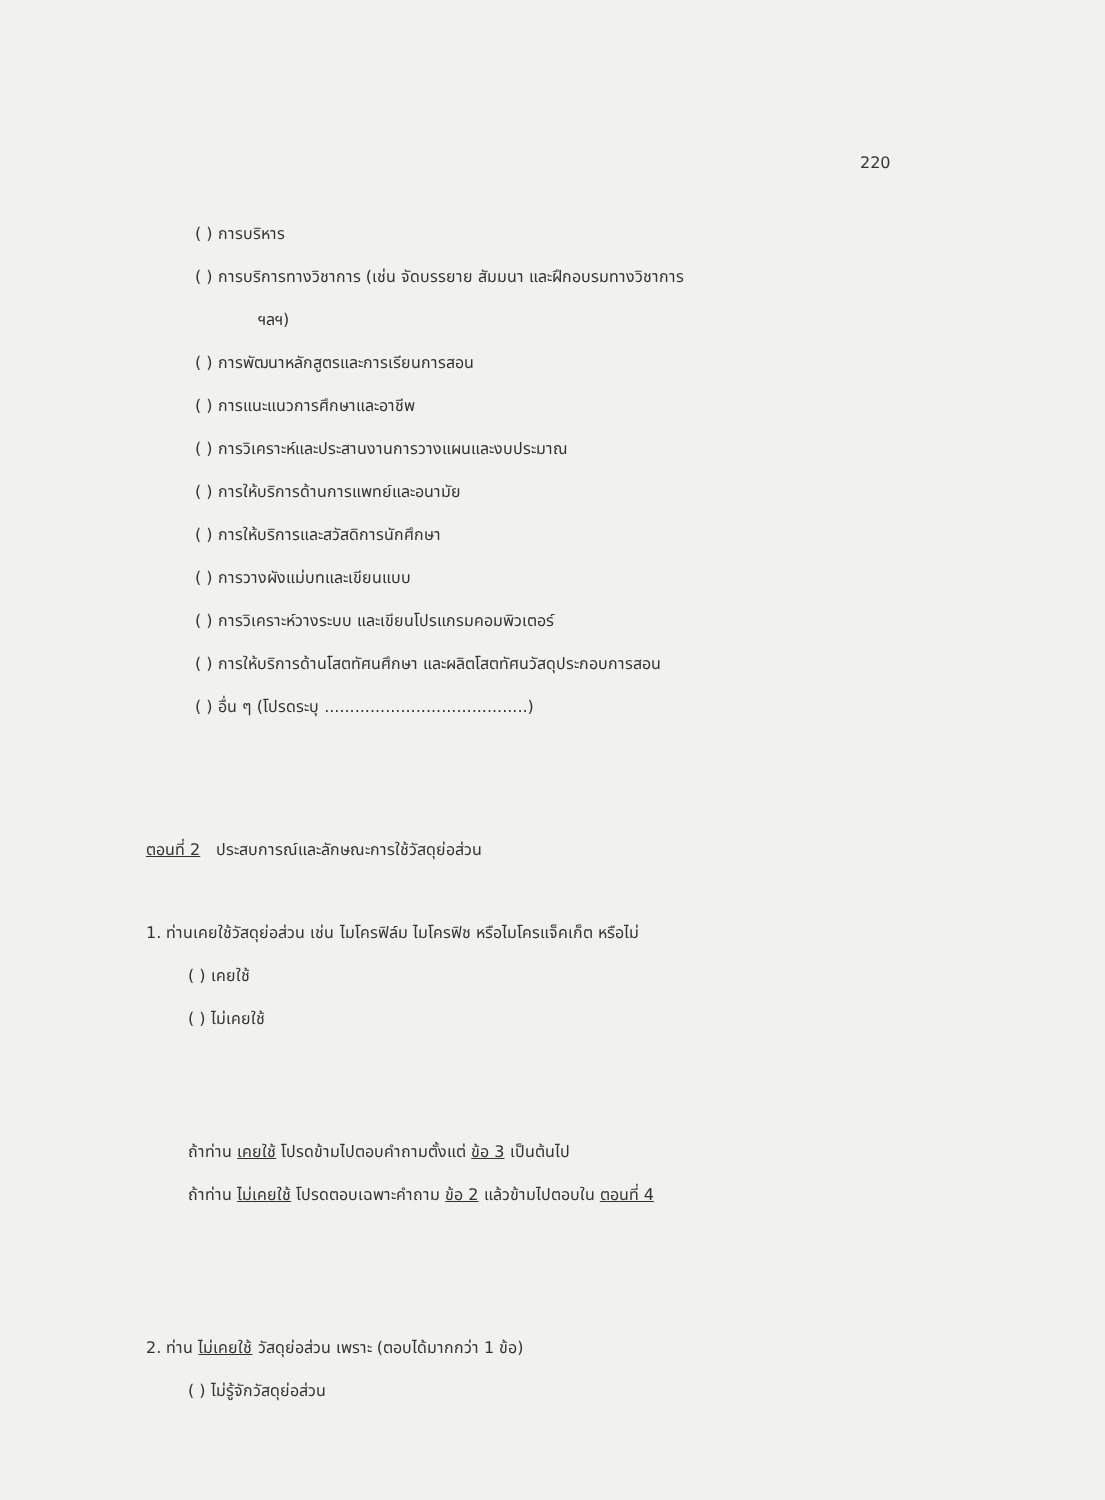220
( ) การบริหาร
( ) การบริการทางวิชาการ (เช่น จัดบรรยาย สัมมนา และฝึกอบรมทางวิชาการ
ฯลฯ)
( ) การพัฒนาหลักสูตรและการเรียนการสอน
( ) การแนะแนวการศึกษาและอาชีพ
( ) การวิเคราะห์และประสานงานการวางแผนและงบประมาณ
( ) การให้บริการด้านการแพทย์และอนามัย
( ) การให้บริการและสวัสดิการนักศึกษา
( ) การวางผังแม่บทและเขียนแบบ
( ) การวิเคราะห์วางระบบ และเขียนโปรแกรมคอมพิวเตอร์
( ) การให้บริการด้านโสตทัศนศึกษา และผลิตโสตทัศนวัสดุประกอบการสอน
( ) อื่น ๆ (โปรดระบุ ........................................)
ตอนที่ 2 ประสบการณ์และลักษณะการใช้วัสดุย่อส่วน
1. ท่านเคยใช้วัสดุย่อส่วน เช่น ไมโครฟิล์ม ไมโครฟิช หรือไมโครแจ็คเก็ต หรือไม่
( ) เคยใช้
( ) ไม่เคยใช้
ถ้าท่าน เคยใช้ โปรดข้ามไปตอบคำถามตั้งแต่ ข้อ 3 เป็นต้นไป
ถ้าท่าน ไม่เคยใช้ โปรดตอบเฉพาะคำถาม ข้อ 2 แล้วข้ามไปตอบใน ตอนที่ 4
2. ท่าน ไม่เคยใช้ วัสดุย่อส่วน เพราะ (ตอบได้มากกว่า 1 ข้อ)
( ) ไม่รู้จักวัสดุย่อส่วน